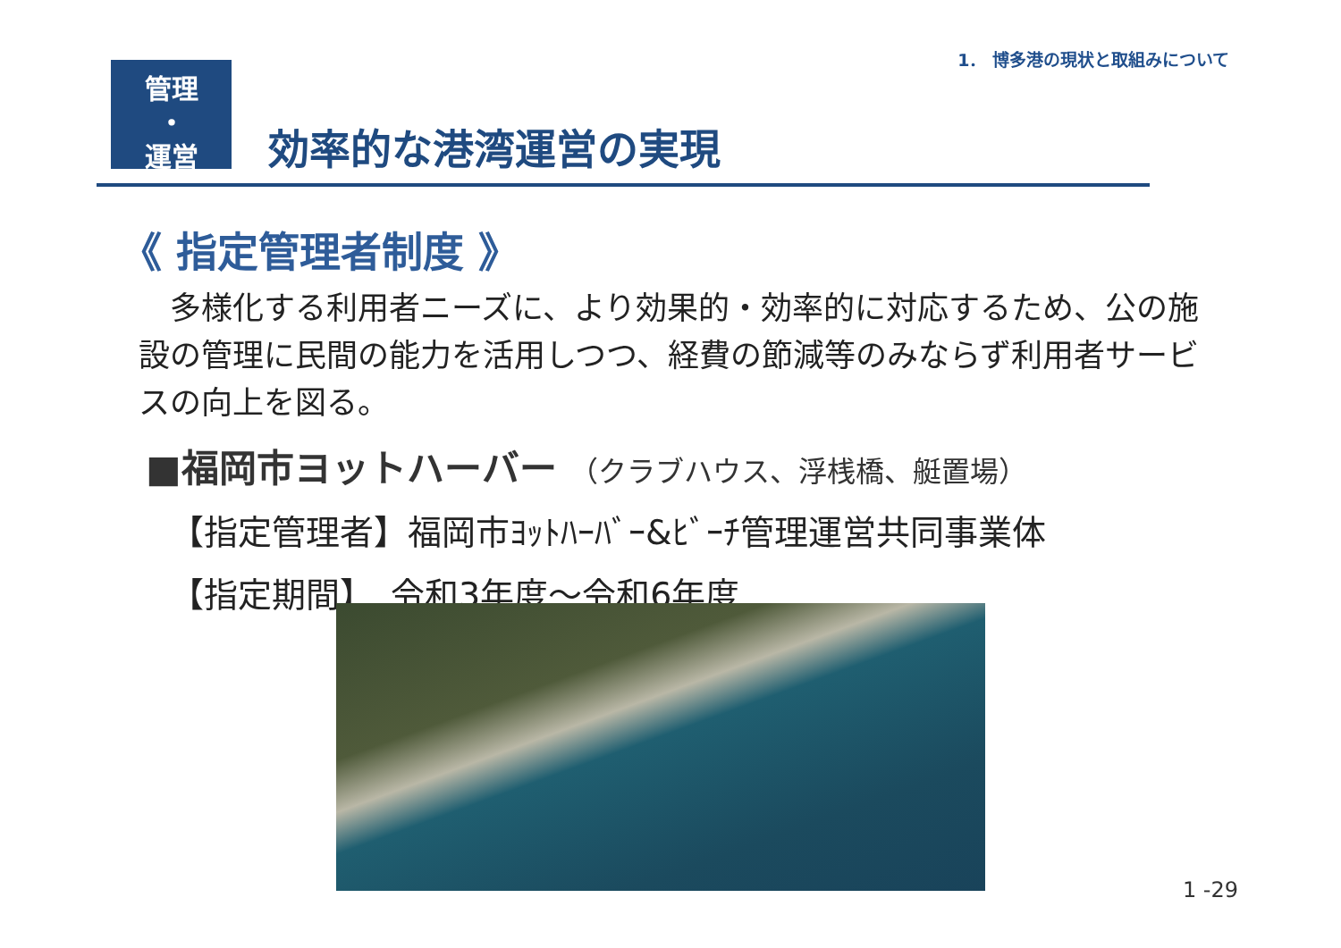1． 博多港の現状と取組みについて
管理
・
運営
効率的な港湾運営の実現
《 指定管理者制度 》
　多様化する利用者ニーズに、より効果的・効率的に対応するため、公の施設の管理に民間の能力を活用しつつ、経費の節減等のみならず利用者サービスの向上を図る。
■福岡市ヨットハーバー （クラブハウス、浮桟橋、艇置場）
【指定管理者】福岡市ﾖｯﾄﾊｰﾊﾞｰ&ﾋﾞｰﾁ管理運営共同事業体
【指定期間】　令和3年度～令和6年度
1 -29